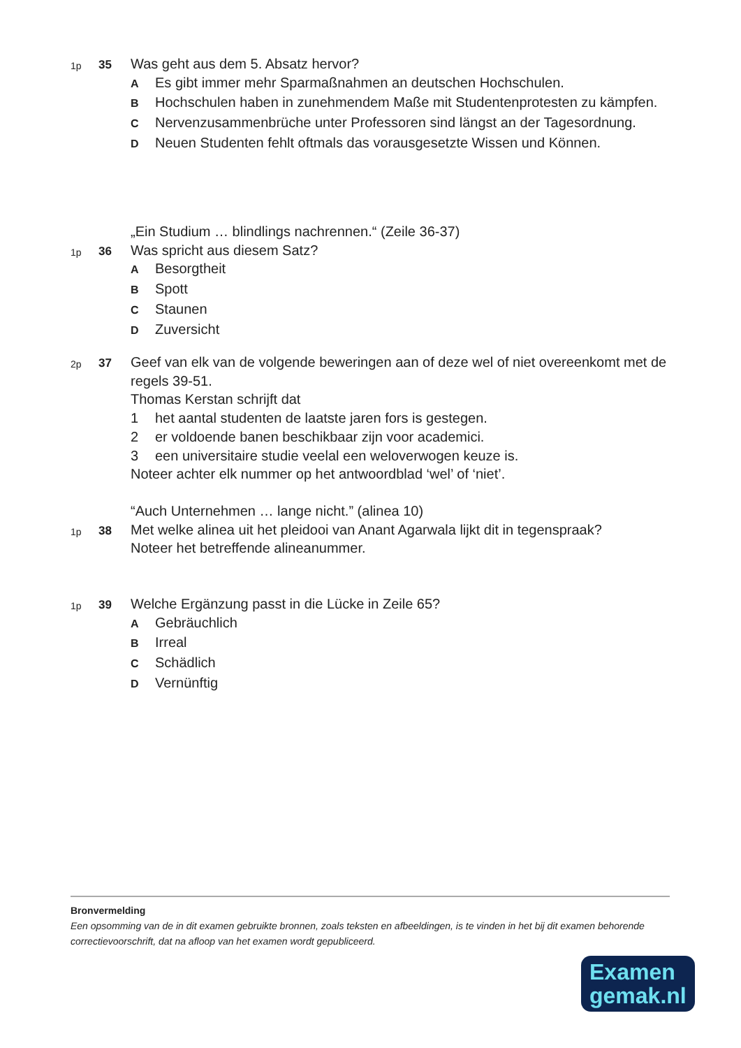1p
35
Was geht aus dem 5. Absatz hervor?
A
Es gibt immer mehr Sparmaßnahmen an deutschen Hochschulen.
B
Hochschulen haben in zunehmendem Maße mit Studentenprotesten zu kämpfen.
C
Nervenzusammenbrüche unter Professoren sind längst an der Tagesordnung.
D
Neuen Studenten fehlt oftmals das vorausgesetzte Wissen und Können.
„Ein Studium … blindlings nachrennen.“ (Zeile 36-37)
1p
36
Was spricht aus diesem Satz?
A
Besorgtheit
B
Spott
C
Staunen
D
Zuversicht
2p
37
Geef van elk van de volgende beweringen aan of deze wel of niet overeenkomt met de regels 39-51.
Thomas Kerstan schrijft dat
1 het aantal studenten de laatste jaren fors is gestegen.
2 er voldoende banen beschikbaar zijn voor academici.
3 een universitaire studie veelal een weloverwogen keuze is.
Noteer achter elk nummer op het antwoordblad ‘wel’ of ‘niet’.
“Auch Unternehmen … lange nicht.” (alinea 10)
1p
38
Met welke alinea uit het pleidooi van Anant Agarwala lijkt dit in tegenspraak?
Noteer het betreffende alineanummer.
1p
39
Welche Ergänzung passt in die Lücke in Zeile 65?
A
Gebräuchlich
B
Irreal
C
Schädlich
D
Vernünftig
Bronvermelding
Een opsomming van de in dit examen gebruikte bronnen, zoals teksten en afbeeldingen, is te vinden in het bij dit examen behorende correctievoorschrift, dat na afloop van het examen wordt gepubliceerd.
Examen
gemak.nl